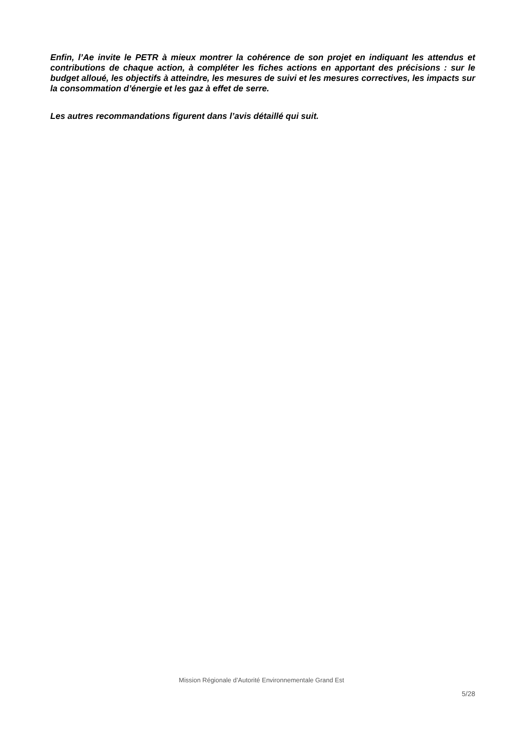Enfin, l’Ae invite le PETR à mieux montrer la cohérence de son projet en indiquant les attendus et contributions de chaque action, à compléter les fiches actions en apportant des précisions : sur le budget alloué, les objectifs à atteindre, les mesures de suivi et les mesures correctives, les impacts sur la consommation d’énergie et les gaz à effet de serre.
Les autres recommandations figurent dans l’avis détaillé qui suit.
Mission Régionale d’Autorité Environnementale Grand Est
5/28